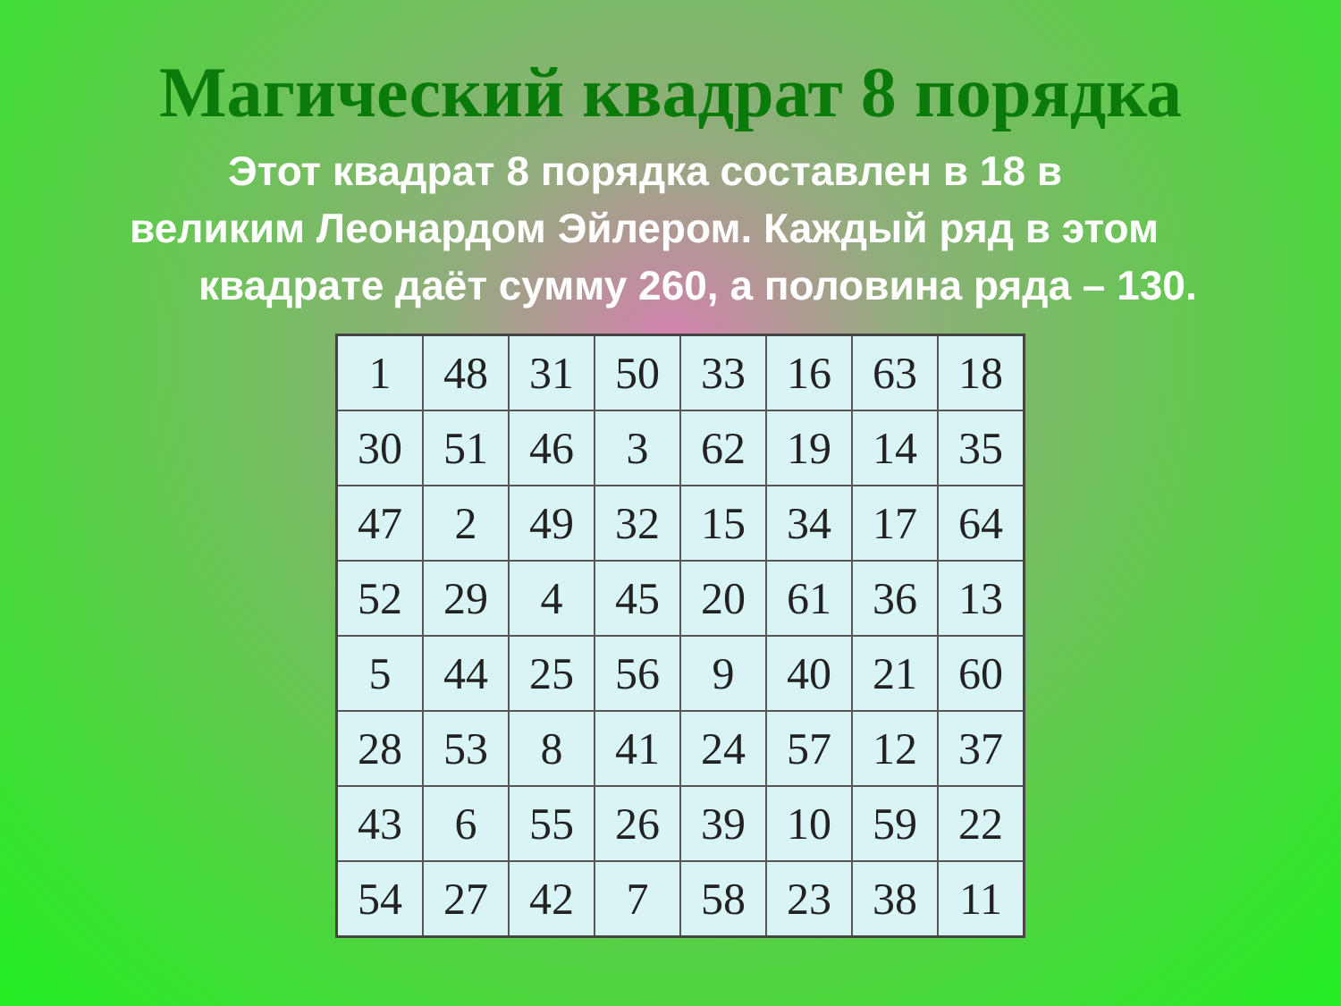Магический квадрат 8 порядка
Этот квадрат 8 порядка составлен в 18 в
великим Леонардом Эйлером. Каждый ряд в этом
квадрате даёт сумму 260, а половина ряда – 130.
| 1 | 48 | 31 | 50 | 33 | 16 | 63 | 18 |
| 30 | 51 | 46 | 3 | 62 | 19 | 14 | 35 |
| 47 | 2 | 49 | 32 | 15 | 34 | 17 | 64 |
| 52 | 29 | 4 | 45 | 20 | 61 | 36 | 13 |
| 5 | 44 | 25 | 56 | 9 | 40 | 21 | 60 |
| 28 | 53 | 8 | 41 | 24 | 57 | 12 | 37 |
| 43 | 6 | 55 | 26 | 39 | 10 | 59 | 22 |
| 54 | 27 | 42 | 7 | 58 | 23 | 38 | 11 |